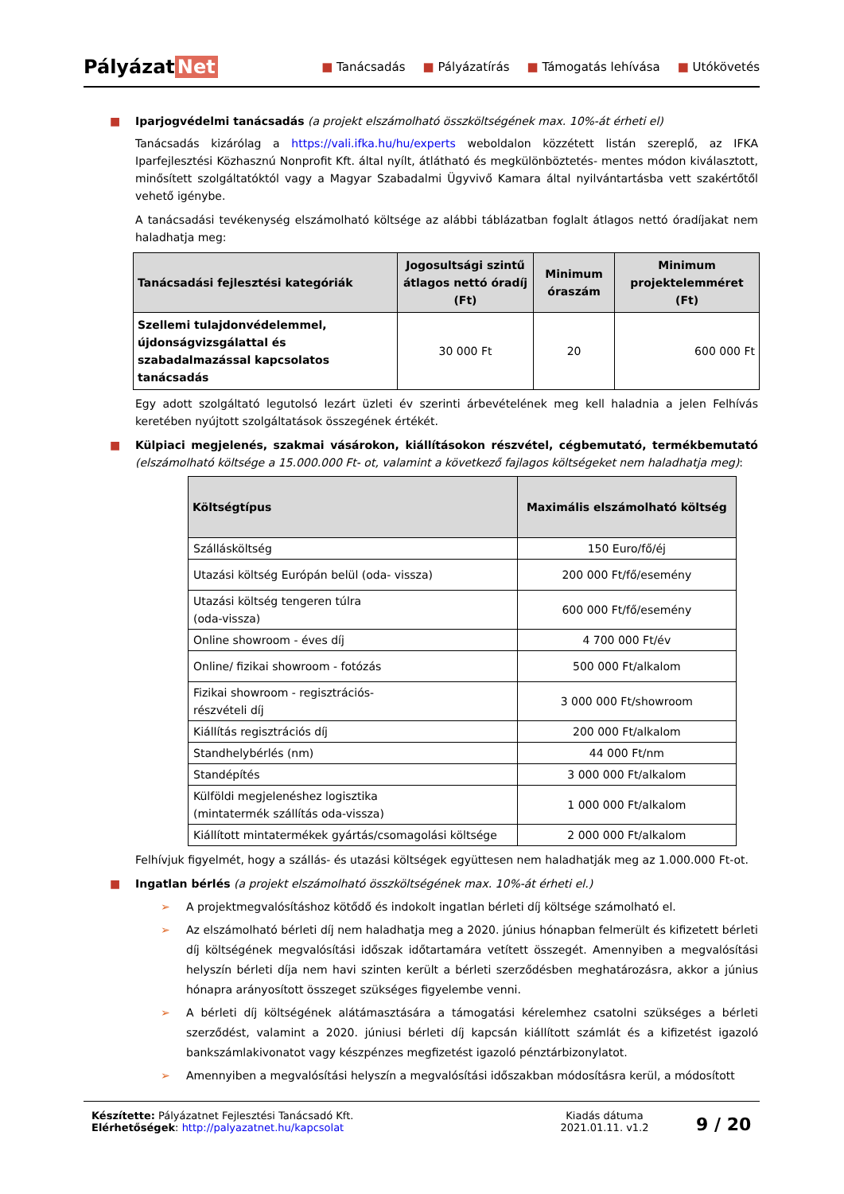Pályázat Net
■ Tanácsadás ■ Pályázatírás ■ Támogatás lehívása ■ Utókövetés
■ Iparjogvédelmi tanácsadás (a projekt elszámolható összköltségének max. 10%-át érheti el)
Tanácsadás kizárólag a https://vali.ifka.hu/hu/experts weboldalon közzétett listán szereplő, az IFKA Iparfejlesztési Közhasznú Nonprofit Kft. által nyílt, átlátható és megkülönböztetés- mentes módon kiválasztott, minősített szolgáltatóktól vagy a Magyar Szabadalmi Ügyvivő Kamara által nyilvántartásba vett szakértőtől vehető igénybe.
A tanácsadási tevékenység elszámolható költsége az alábbi táblázatban foglalt átlagos nettó óradíjakat nem haladhatja meg:
| Tanácsadási fejlesztési kategóriák | Jogosultsági szintű átlagos nettó óradíj (Ft) | Minimum óraszám | Minimum projektelemméret (Ft) |
| --- | --- | --- | --- |
| Szellemi tulajdonvédelemmel, újdonságvizsgálattal és szabadalmazással kapcsolatos tanácsadás | 30 000 Ft | 20 | 600 000 Ft |
Egy adott szolgáltató legutolsó lezárt üzleti év szerinti árbevételének meg kell haladnia a jelen Felhívás keretében nyújtott szolgáltatások összegének értékét.
■ Külpiaci megjelenés, szakmai vásárokon, kiállításokon részvétel, cégbemutató, termékbemutató (elszámolható költsége a 15.000.000 Ft- ot, valamint a következő fajlagos költségeket nem haladhatja meg):
| Költségtípus | Maximális elszámolható költség |
| --- | --- |
| Szállásköltség | 150 Euro/fő/éj |
| Utazási költség Európán belül (oda- vissza) | 200 000 Ft/fő/esemény |
| Utazási költség tengeren túlra (oda-vissza) | 600 000 Ft/fő/esemény |
| Online showroom - éves díj | 4 700 000 Ft/év |
| Online/ fizikai showroom - fotózás | 500 000 Ft/alkalom |
| Fizikai showroom - regisztrációs- részvételi díj | 3 000 000 Ft/showroom |
| Kiállítás regisztrációs díj | 200 000 Ft/alkalom |
| Standhelybérlés (nm) | 44 000 Ft/nm |
| Standépítés | 3 000 000 Ft/alkalom |
| Külföldi megjelenéshez logisztika (mintatermék szállítás oda-vissza) | 1 000 000 Ft/alkalom |
| Kiállított mintatermékek gyártás/csomagolási költsége | 2 000 000 Ft/alkalom |
Felhívjuk figyelmét, hogy a szállás- és utazási költségek együttesen nem haladhatják meg az 1.000.000 Ft-ot.
■ Ingatlan bérlés (a projekt elszámolható összköltségének max. 10%-át érheti el.)
➢ A projektmegvalósításhoz kötődő és indokolt ingatlan bérleti díj költsége számolható el.
➢ Az elszámolható bérleti díj nem haladhatja meg a 2020. június hónapban felmerült és kifizetett bérleti díj költségének megvalósítási időszak időtartamára vetített összegét. Amennyiben a megvalósítási helyszín bérleti díja nem havi szinten került a bérleti szerződésben meghatározásra, akkor a június hónapra arányosított összeget szükséges figyelembe venni.
➢ A bérleti díj költségének alátámasztására a támogatási kérelemhez csatolni szükséges a bérleti szerződést, valamint a 2020. júniusi bérleti díj kapcsán kiállított számlát és a kifizetést igazoló bankszámlakivonatot vagy készpénzes megfizetést igazoló pénztárbizonylatot.
➢ Amennyiben a megvalósítási helyszín a megvalósítási időszakban módosításra kerül, a módosított
Készítette: Pályázatnet Fejlesztési Tanácsadó Kft.
Elérhetőségek: http://palyazatnet.hu/kapcsolat
Kiadás dátuma
2021.01.11. v1.2
9 / 20